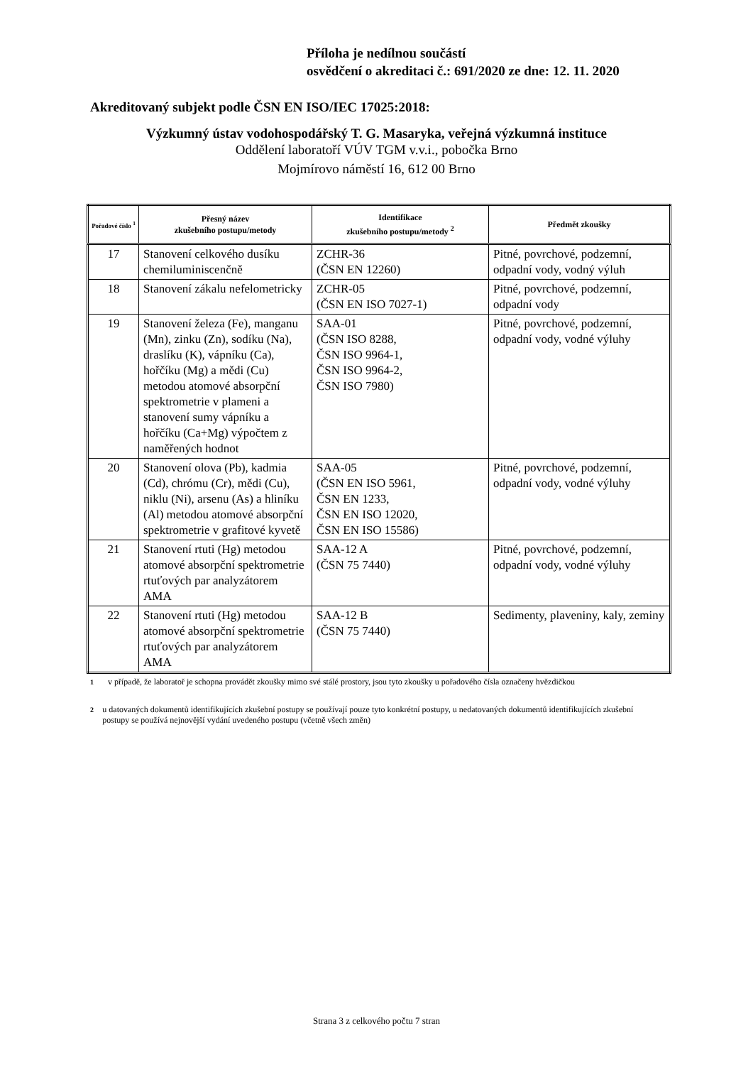Příloha je nedílnou součástí
osvědčení o akreditaci č.: 691/2020 ze dne: 12. 11. 2020
Akreditovaný subjekt podle ČSN EN ISO/IEC 17025:2018:
Výzkumný ústav vodohospodářský T. G. Masaryka, veřejná výzkumná instituce
Oddělení laboratoří VÚV TGM v.v.i., pobočka Brno
Mojmírovo náměstí 16, 612 00 Brno
| Pořadové číslo <sup>1</sup> | Přesný název zkušebního postupu/metody | Identifikace zkušebního postupu/metody <sup>2</sup> | Předmět zkoušky |
| --- | --- | --- | --- |
| 17 | Stanovení celkového dusíku chemiluminiscenčně | ZCHR-36 (ČSN EN 12260) | Pitné, povrchové, podzemní, odpadní vody, vodný výluh |
| 18 | Stanovení zákalu nefelometricky | ZCHR-05 (ČSN EN ISO 7027-1) | Pitné, povrchové, podzemní, odpadní vody |
| 19 | Stanovení železa (Fe), manganu (Mn), zinku (Zn), sodíku (Na), draslíku (K), vápníku (Ca), hořčíku (Mg) a mědi (Cu) metodou atomové absorpční spektrometrie v plameni a stanovení sumy vápníku a hořčíku (Ca+Mg) výpočtem z naměřených hodnot | SAA-01 (ČSN ISO 8288, ČSN ISO 9964-1, ČSN ISO 9964-2, ČSN ISO 7980) | Pitné, povrchové, podzemní, odpadní vody, vodné výluhy |
| 20 | Stanovení olova (Pb), kadmia (Cd), chrómu (Cr), mědi (Cu), niklu (Ni), arsenu (As) a hliníku (Al) metodou atomové absorpční spektrometrie v grafitové kyvetě | SAA-05 (ČSN EN ISO 5961, ČSN EN 1233, ČSN EN ISO 12020, ČSN EN ISO 15586) | Pitné, povrchové, podzemní, odpadní vody, vodné výluhy |
| 21 | Stanovení rtuti (Hg) metodou atomové absorpční spektrometrie rtuťových par analyzátorem AMA | SAA-12 A (ČSN 75 7440) | Pitné, povrchové, podzemní, odpadní vody, vodné výluhy |
| 22 | Stanovení rtuti (Hg) metodou atomové absorpční spektrometrie rtuťových par analyzátorem AMA | SAA-12 B (ČSN 75 7440) | Sedimenty, plaveniny, kaly, zeminy |
<sup>1</sup> v případě, že laboratoř je schopna provádět zkoušky mimo své stálé prostory, jsou tyto zkoušky u pořadového čísla označeny hvězdičkou
<sup>2</sup> u datovaných dokumentů identifikujících zkušební postupy se používají pouze tyto konkrétní postupy, u nedatovaných dokumentů identifikujících zkušební postupy se používá nejnovější vydání uvedeného postupu (včetně všech změn)
Strana 3 z celkového počtu 7 stran